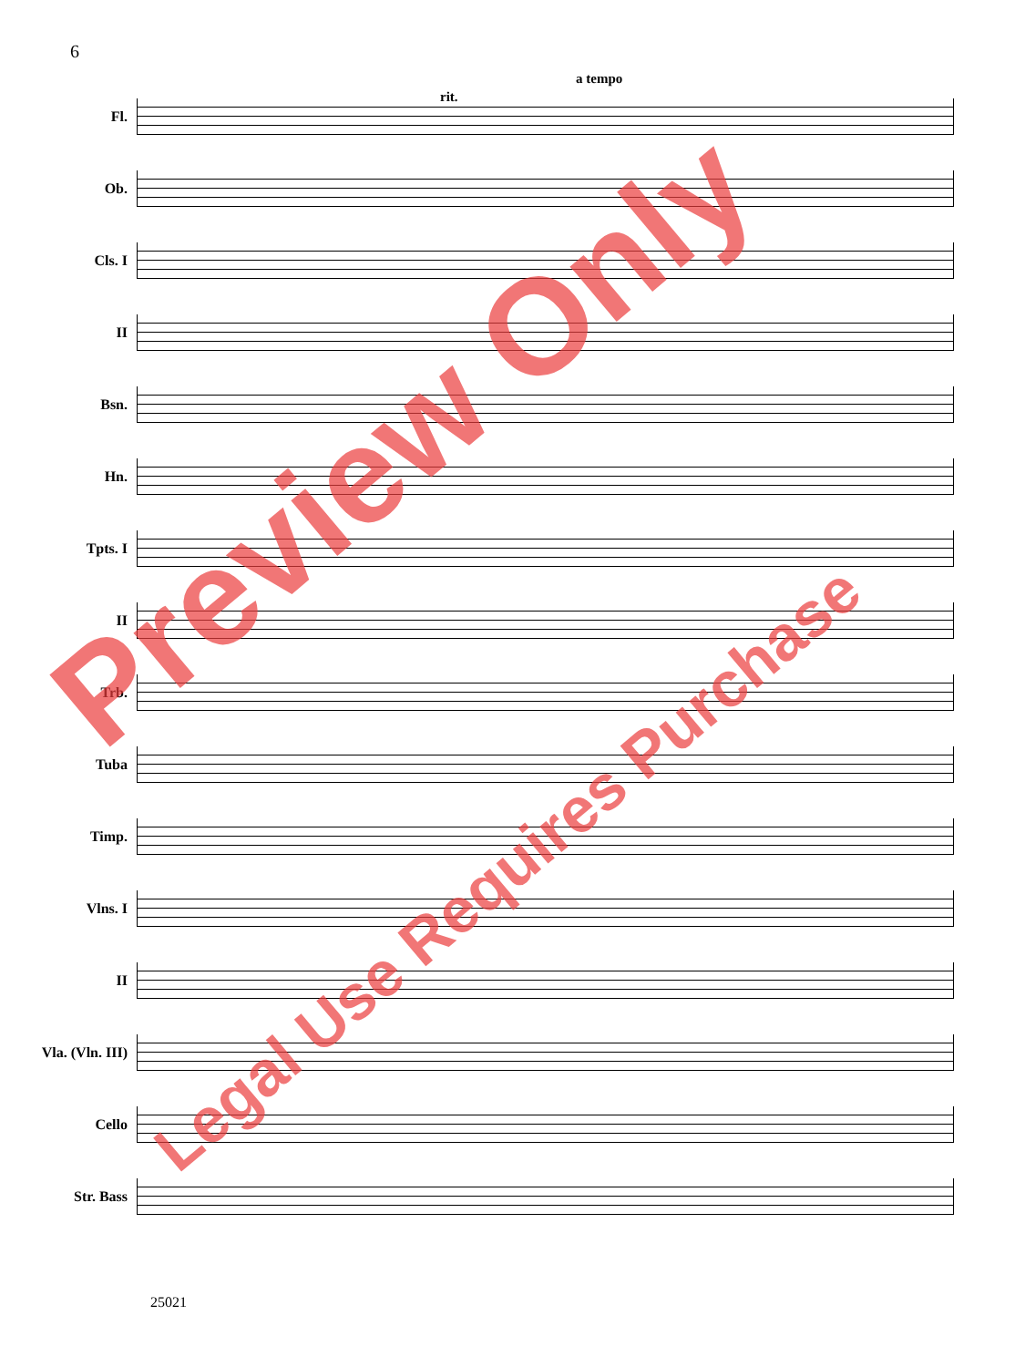6
a tempo
rit.
Fl.
Ob.
Cls. I
II
Bsn.
Hn.
Tpts. I
II
Trb.
Tuba
Timp.
Vlns. I
II
Vla. (Vln. III)
Cello
Str. Bass
Preview Only
Legal Use Requires Purchase
25021